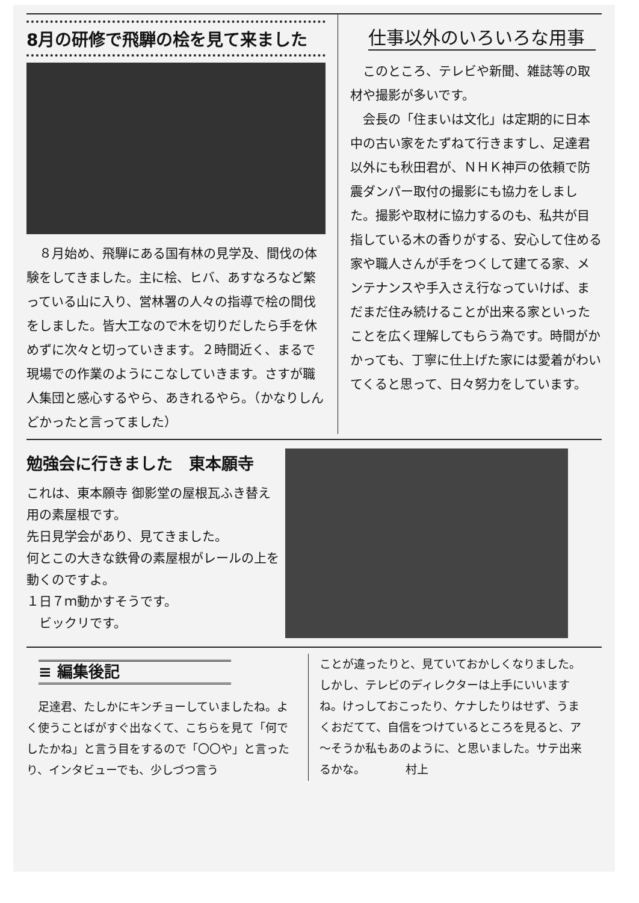8月の研修で飛騨の桧を見て来ました
　８月始め、飛騨にある国有林の見学及、間伐の体験をしてきました。主に桧、ヒバ、あすなろなど繁っている山に入り、営林署の人々の指導で桧の間伐をしました。皆大工なので木を切りだしたら手を休めずに次々と切っていきます。２時間近く、まるで現場での作業のようにこなしていきます。さすが職人集団と感心するやら、あきれるやら。（かなりしんどかったと言ってました）
仕事以外のいろいろな用事
　このところ、テレビや新聞、雑誌等の取材や撮影が多いです。
　会長の「住まいは文化」は定期的に日本中の古い家をたずねて行きますし、足達君以外にも秋田君が、ＮＨＫ神戸の依頼で防震ダンパー取付の撮影にも協力をしました。撮影や取材に協力するのも、私共が目指している木の香りがする、安心して住める家や職人さんが手をつくして建てる家、メンテナンスや手入さえ行なっていけば、まだまだ住み続けることが出来る家といったことを広く理解してもらう為です。時間がかかっても、丁寧に仕上げた家には愛着がわいてくると思って、日々努力をしています。
勉強会に行きました　東本願寺
これは、東本願寺 御影堂の屋根瓦ふき替え用の素屋根です。
先日見学会があり、見てきました。
何とこの大きな鉄骨の素屋根がレールの上を動くのですよ。
１日７ｍ動かすそうです。
　ビックリです。
≡ 編集後記
　足達君、たしかにキンチョーしていましたね。よく使うことばがすぐ出なくて、こちらを見て「何でしたかね」と言う目をするので「〇〇や」と言ったり、インタビューでも、少しづつ言う
ことが違ったりと、見ていておかしくなりました。しかし、テレビのディレクターは上手にいいますね。けっしておこったり、ケナしたりはせず、うまくおだてて、自信をつけているところを見ると、ア～そうか私もあのように、と思いました。サテ出来るかな。　　　　村上